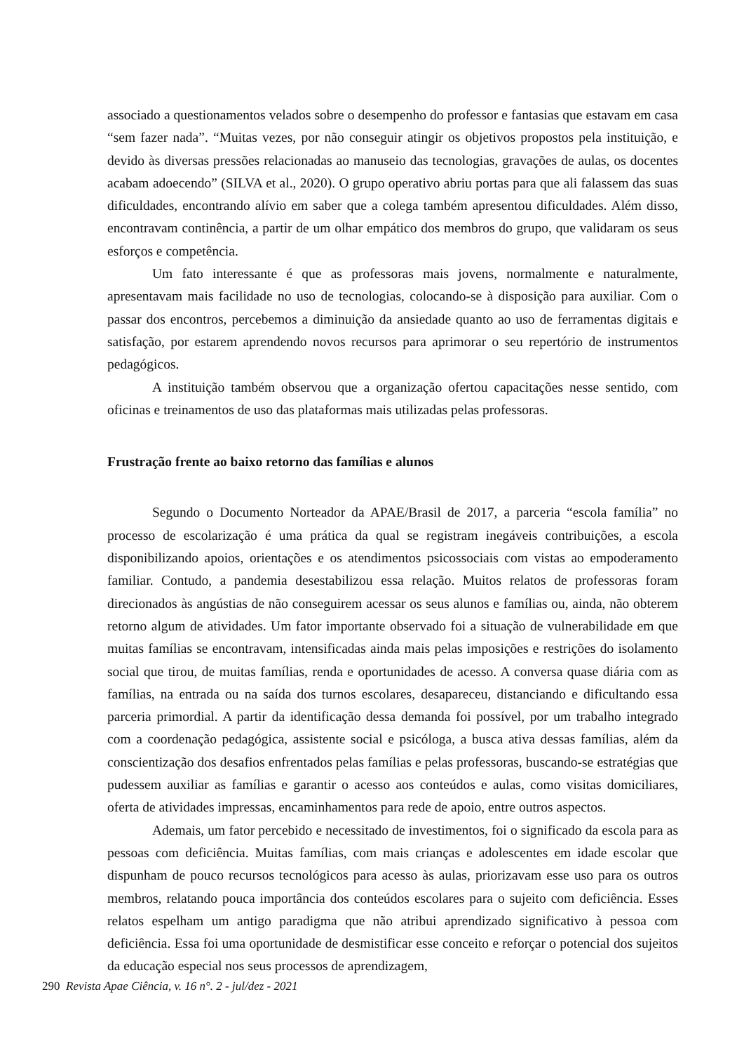associado a questionamentos velados sobre o desempenho do professor e fantasias que estavam em casa “sem fazer nada”. “Muitas vezes, por não conseguir atingir os objetivos propostos pela instituição, e devido às diversas pressões relacionadas ao manuseio das tecnologias, gravações de aulas, os docentes acabam adoecendo” (SILVA et al., 2020). O grupo operativo abriu portas para que ali falassem das suas dificuldades, encontrando alívio em saber que a colega também apresentou dificuldades. Além disso, encontravam continência, a partir de um olhar empático dos membros do grupo, que validaram os seus esforços e competência.
Um fato interessante é que as professoras mais jovens, normalmente e naturalmente, apresentavam mais facilidade no uso de tecnologias, colocando-se à disposição para auxiliar. Com o passar dos encontros, percebemos a diminuição da ansiedade quanto ao uso de ferramentas digitais e satisfação, por estarem aprendendo novos recursos para aprimorar o seu repertório de instrumentos pedagógicos.
A instituição também observou que a organização ofertou capacitações nesse sentido, com oficinas e treinamentos de uso das plataformas mais utilizadas pelas professoras.
Frustração frente ao baixo retorno das famílias e alunos
Segundo o Documento Norteador da APAE/Brasil de 2017, a parceria “escola família” no processo de escolarização é uma prática da qual se registram inegáveis contribuições, a escola disponibilizando apoios, orientações e os atendimentos psicossociais com vistas ao empoderamento familiar. Contudo, a pandemia desestabilizou essa relação. Muitos relatos de professoras foram direcionados às angústias de não conseguirem acessar os seus alunos e famílias ou, ainda, não obterem retorno algum de atividades. Um fator importante observado foi a situação de vulnerabilidade em que muitas famílias se encontravam, intensificadas ainda mais pelas imposições e restrições do isolamento social que tirou, de muitas famílias, renda e oportunidades de acesso. A conversa quase diária com as famílias, na entrada ou na saída dos turnos escolares, desapareceu, distanciando e dificultando essa parceria primordial. A partir da identificação dessa demanda foi possível, por um trabalho integrado com a coordenação pedagógica, assistente social e psicóloga, a busca ativa dessas famílias, além da conscientização dos desafios enfrentados pelas famílias e pelas professoras, buscando-se estratégias que pudessem auxiliar as famílias e garantir o acesso aos conteúdos e aulas, como visitas domiciliares, oferta de atividades impressas, encaminhamentos para rede de apoio, entre outros aspectos.
Ademais, um fator percebido e necessitado de investimentos, foi o significado da escola para as pessoas com deficiência. Muitas famílias, com mais crianças e adolescentes em idade escolar que dispunham de pouco recursos tecnológicos para acesso às aulas, priorizavam esse uso para os outros membros, relatando pouca importância dos conteúdos escolares para o sujeito com deficiência. Esses relatos espelham um antigo paradigma que não atribui aprendizado significativo à pessoa com deficiência. Essa foi uma oportunidade de desmistificar esse conceito e reforçar o potencial dos sujeitos da educação especial nos seus processos de aprendizagem,
290 Revista Apae Ciência, v. 16 n°. 2 - jul/dez - 2021